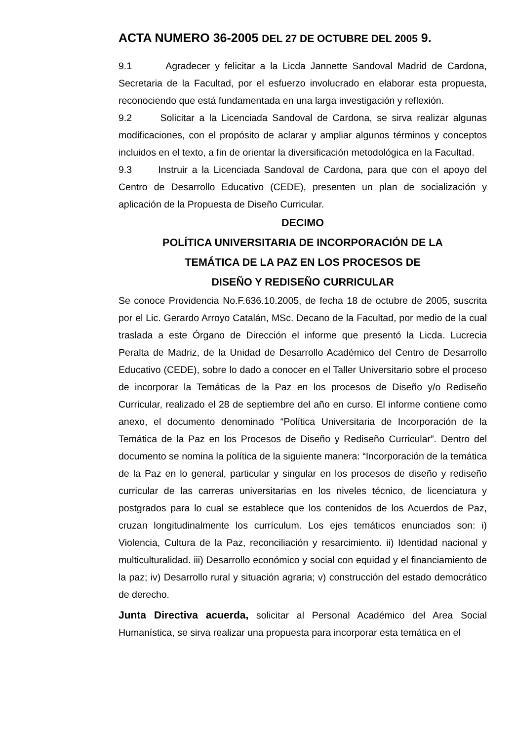ACTA NUMERO 36-2005 DEL 27 DE OCTUBRE DEL 2005 9.
9.1 Agradecer y felicitar a la Licda Jannette Sandoval Madrid de Cardona, Secretaria de la Facultad, por el esfuerzo involucrado en elaborar esta propuesta, reconociendo que está fundamentada en una larga investigación y reflexión.
9.2 Solicitar a la Licenciada Sandoval de Cardona, se sirva realizar algunas modificaciones, con el propósito de aclarar y ampliar algunos términos y conceptos incluidos en el texto, a fin de orientar la diversificación metodológica en la Facultad.
9.3 Instruir a la Licenciada Sandoval de Cardona, para que con el apoyo del Centro de Desarrollo Educativo (CEDE), presenten un plan de socialización y aplicación de la Propuesta de Diseño Curricular.
DECIMO
POLÍTICA UNIVERSITARIA DE INCORPORACIÓN DE LA
TEMÁTICA DE LA PAZ EN LOS PROCESOS DE
DISEÑO Y REDISEÑO CURRICULAR
Se conoce Providencia No.F.636.10.2005, de fecha 18 de octubre de 2005, suscrita por el Lic. Gerardo Arroyo Catalán, MSc. Decano de la Facultad, por medio de la cual traslada a este Órgano de Dirección el informe que presentó la Licda. Lucrecia Peralta de Madriz, de la Unidad de Desarrollo Académico del Centro de Desarrollo Educativo (CEDE), sobre lo dado a conocer en el Taller Universitario sobre el proceso de incorporar la Temáticas de la Paz en los procesos de Diseño y/o Rediseño Curricular, realizado el 28 de septiembre del año en curso. El informe contiene como anexo, el documento denominado “Política Universitaria de Incorporación de la Temática de la Paz en los Procesos de Diseño y Rediseño Curricular”. Dentro del documento se nomina la política de la siguiente manera: “Incorporación de la temática de la Paz en lo general, particular y singular en los procesos de diseño y rediseño curricular de las carreras universitarias en los niveles técnico, de licenciatura y postgrados para lo cual se establece que los contenidos de los Acuerdos de Paz, cruzan longitudinalmente los currículum. Los ejes temáticos enunciados son: i) Violencia, Cultura de la Paz, reconciliación y resarcimiento. ii) Identidad nacional y multiculturalidad. iii) Desarrollo económico y social con equidad y el financiamiento de la paz; iv) Desarrollo rural y situación agraria; v) construcción del estado democrático de derecho.
Junta Directiva acuerda, solicitar al Personal Académico del Area Social Humanística, se sirva realizar una propuesta para incorporar esta temática en el